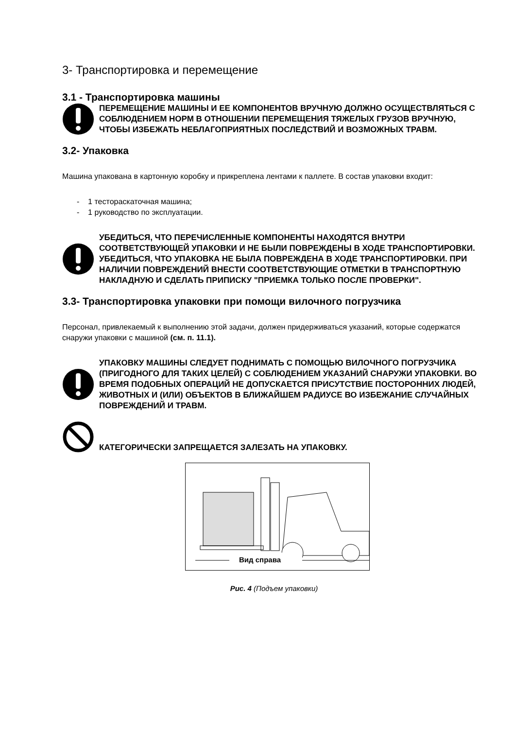3- Транспортировка и перемещение
3.1 - Транспортировка машины
ПЕРЕМЕЩЕНИЕ МАШИНЫ И ЕЕ КОМПОНЕНТОВ ВРУЧНУЮ ДОЛЖНО ОСУЩЕСТВЛЯТЬСЯ С СОБЛЮДЕНИЕМ НОРМ В ОТНОШЕНИИ ПЕРЕМЕЩЕНИЯ ТЯЖЕЛЫХ ГРУЗОВ ВРУЧНУЮ, ЧТОБЫ ИЗБЕЖАТЬ НЕБЛАГОПРИЯТНЫХ ПОСЛЕДСТВИЙ И ВОЗМОЖНЫХ ТРАВМ.
3.2- Упаковка
Машина упакована в картонную коробку и прикреплена лентами к паллете. В состав упаковки входит:
- 1 тестораскаточная машина;
- 1 руководство по эксплуатации.
УБЕДИТЬСЯ, ЧТО ПЕРЕЧИСЛЕННЫЕ КОМПОНЕНТЫ НАХОДЯТСЯ ВНУТРИ СООТВЕТСТВУЮЩЕЙ УПАКОВКИ И НЕ БЫЛИ ПОВРЕЖДЕНЫ В ХОДЕ ТРАНСПОРТИРОВКИ. УБЕДИТЬСЯ, ЧТО УПАКОВКА НЕ БЫЛА ПОВРЕЖДЕНА В ХОДЕ ТРАНСПОРТИРОВКИ. ПРИ НАЛИЧИИ ПОВРЕЖДЕНИЙ ВНЕСТИ СООТВЕТСТВУЮЩИЕ ОТМЕТКИ В ТРАНСПОРТНУЮ НАКЛАДНУЮ И СДЕЛАТЬ ПРИПИСКУ "ПРИЕМКА ТОЛЬКО ПОСЛЕ ПРОВЕРКИ".
3.3- Транспортировка упаковки при помощи вилочного погрузчика
Персонал, привлекаемый к выполнению этой задачи, должен придерживаться указаний, которые содержатся снаружи упаковки с машиной (см. п. 11.1).
УПАКОВКУ МАШИНЫ СЛЕДУЕТ ПОДНИМАТЬ С ПОМОЩЬЮ ВИЛОЧНОГО ПОГРУЗЧИКА (ПРИГОДНОГО ДЛЯ ТАКИХ ЦЕЛЕЙ) С СОБЛЮДЕНИЕМ УКАЗАНИЙ СНАРУЖИ УПАКОВКИ. ВО ВРЕМЯ ПОДОБНЫХ ОПЕРАЦИЙ НЕ ДОПУСКАЕТСЯ ПРИСУТСТВИЕ ПОСТОРОННИХ ЛЮДЕЙ, ЖИВОТНЫХ И (ИЛИ) ОБЪЕКТОВ В БЛИЖАЙШЕМ РАДИУСЕ ВО ИЗБЕЖАНИЕ СЛУЧАЙНЫХ ПОВРЕЖДЕНИЙ И ТРАВМ.
КАТЕГОРИЧЕСКИ ЗАПРЕЩАЕТСЯ ЗАЛЕЗАТЬ НА УПАКОВКУ.
Вид справа
Рис. 4 (Подъем упаковки)